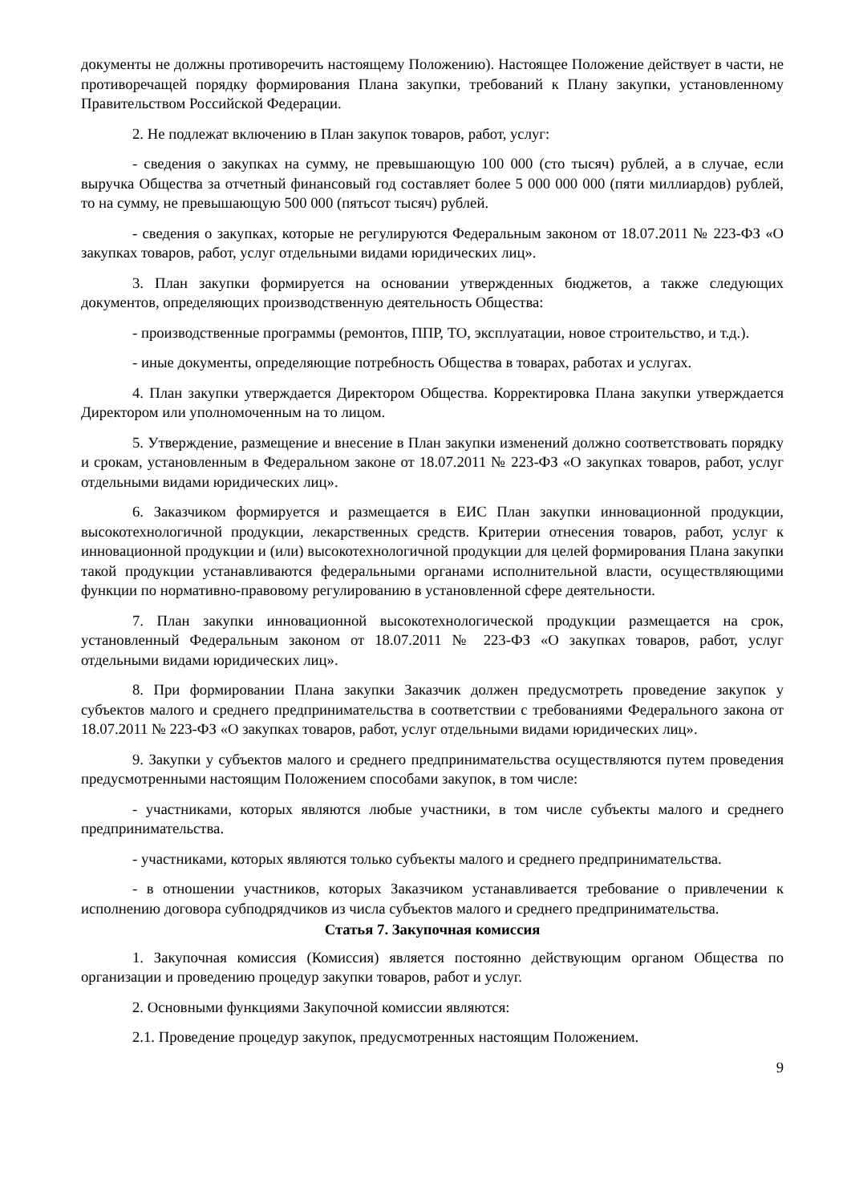документы не должны противоречить настоящему Положению). Настоящее Положение действует в части, не противоречащей порядку формирования Плана закупки, требований к Плану закупки, установленному Правительством Российской Федерации.
2. Не подлежат включению в План закупок товаров, работ, услуг:
- сведения о закупках на сумму, не превышающую 100 000 (сто тысяч) рублей, а в случае, если выручка Общества за отчетный финансовый год составляет более 5 000 000 000 (пяти миллиардов) рублей, то на сумму, не превышающую 500 000 (пятьсот тысяч) рублей.
- сведения о закупках, которые не регулируются Федеральным законом от 18.07.2011 № 223-ФЗ «О закупках товаров, работ, услуг отдельными видами юридических лиц».
3. План закупки формируется на основании утвержденных бюджетов, а также следующих документов, определяющих производственную деятельность Общества:
- производственные программы (ремонтов, ППР, ТО, эксплуатации, новое строительство, и т.д.).
- иные документы, определяющие потребность Общества в товарах, работах и услугах.
4. План закупки утверждается Директором Общества. Корректировка Плана закупки утверждается Директором или уполномоченным на то лицом.
5. Утверждение, размещение и внесение в План закупки изменений должно соответствовать порядку и срокам, установленным в Федеральном законе от 18.07.2011 № 223-ФЗ «О закупках товаров, работ, услуг отдельными видами юридических лиц».
6. Заказчиком формируется и размещается в ЕИС План закупки инновационной продукции, высокотехнологичной продукции, лекарственных средств. Критерии отнесения товаров, работ, услуг к инновационной продукции и (или) высокотехнологичной продукции для целей формирования Плана закупки такой продукции устанавливаются федеральными органами исполнительной власти, осуществляющими функции по нормативно-правовому регулированию в установленной сфере деятельности.
7. План закупки инновационной высокотехнологической продукции размещается на срок, установленный Федеральным законом от 18.07.2011 № 223-ФЗ «О закупках товаров, работ, услуг отдельными видами юридических лиц».
8. При формировании Плана закупки Заказчик должен предусмотреть проведение закупок у субъектов малого и среднего предпринимательства в соответствии с требованиями Федерального закона от 18.07.2011 № 223-ФЗ «О закупках товаров, работ, услуг отдельными видами юридических лиц».
9. Закупки у субъектов малого и среднего предпринимательства осуществляются путем проведения предусмотренными настоящим Положением способами закупок, в том числе:
- участниками, которых являются любые участники, в том числе субъекты малого и среднего предпринимательства.
- участниками, которых являются только субъекты малого и среднего предпринимательства.
- в отношении участников, которых Заказчиком устанавливается требование о привлечении к исполнению договора субподрядчиков из числа субъектов малого и среднего предпринимательства.
Статья 7. Закупочная комиссия
1. Закупочная комиссия (Комиссия) является постоянно действующим органом Общества по организации и проведению процедур закупки товаров, работ и услуг.
2. Основными функциями Закупочной комиссии являются:
2.1. Проведение процедур закупок, предусмотренных настоящим Положением.
9